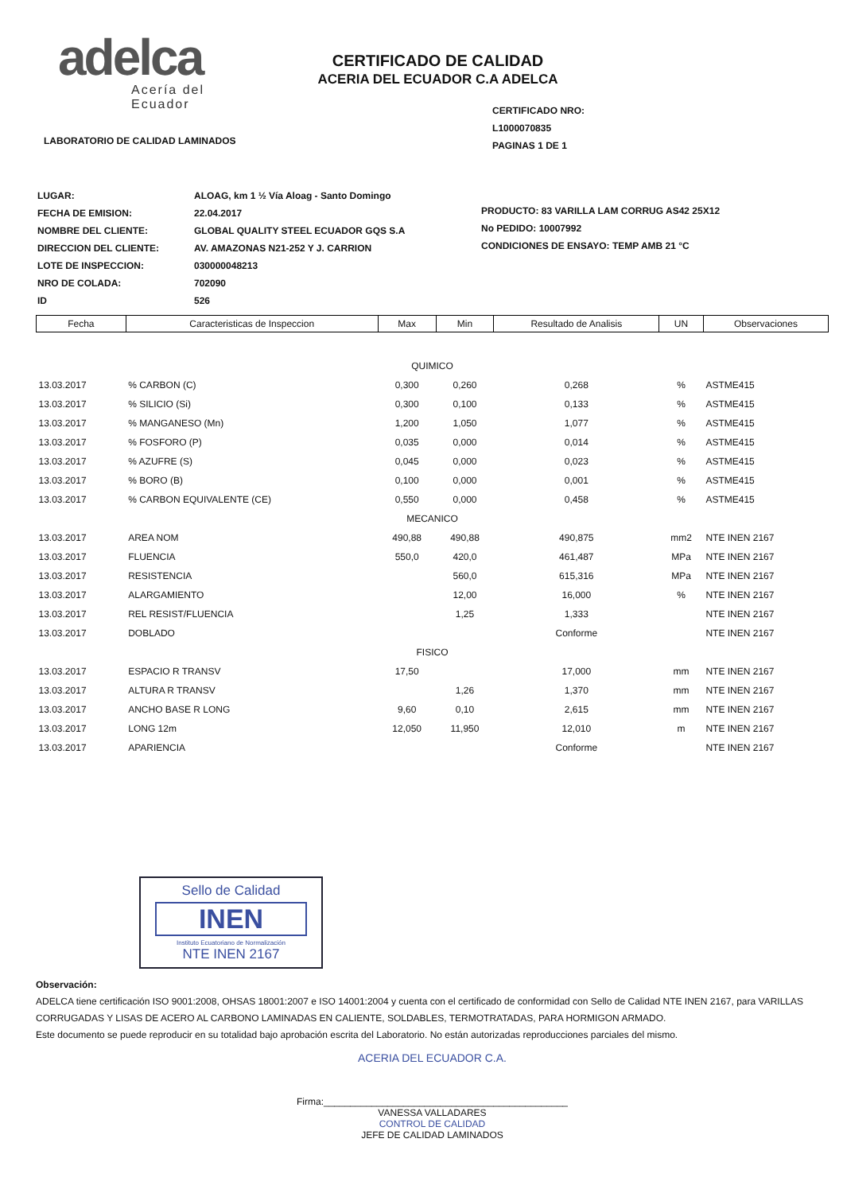adelca
Acería del Ecuador
LABORATORIO DE CALIDAD LAMINADOS
CERTIFICADO DE CALIDAD
ACERIA DEL ECUADOR C.A ADELCA
CERTIFICADO NRO: L1000070835
PAGINAS 1 DE 1
| LUGAR: | ALOAG, km 1 ½ Vía Aloag - Santo Domingo |
| FECHA DE EMISION: | 22.04.2017 |
| NOMBRE DEL CLIENTE: | GLOBAL QUALITY STEEL ECUADOR GQS S.A |
| DIRECCION DEL CLIENTE: | AV. AMAZONAS N21-252 Y J. CARRION |
| LOTE DE INSPECCION: | 030000048213 |
| NRO DE COLADA: | 702090 |
| ID | 526 |
PRODUCTO: 83 VARILLA LAM CORRUG AS42 25X12
No PEDIDO: 10007992
CONDICIONES DE ENSAYO: TEMP AMB 21 °C
| Fecha | Caracteristicas de Inspeccion | Max | Min | Resultado de Analisis | UN | Observaciones |
| --- | --- | --- | --- | --- | --- | --- |
| QUIMICO | | | | | | |
| 13.03.2017 | % CARBON (C) | 0,300 | 0,260 | 0,268 | % | ASTME415 |
| 13.03.2017 | % SILICIO (Si) | 0,300 | 0,100 | 0,133 | % | ASTME415 |
| 13.03.2017 | % MANGANESO (Mn) | 1,200 | 1,050 | 1,077 | % | ASTME415 |
| 13.03.2017 | % FOSFORO (P) | 0,035 | 0,000 | 0,014 | % | ASTME415 |
| 13.03.2017 | % AZUFRE (S) | 0,045 | 0,000 | 0,023 | % | ASTME415 |
| 13.03.2017 | % BORO (B) | 0,100 | 0,000 | 0,001 | % | ASTME415 |
| 13.03.2017 | % CARBON EQUIVALENTE (CE) | 0,550 | 0,000 | 0,458 | % | ASTME415 |
| MECANICO | | | | | | |
| 13.03.2017 | AREA NOM | 490,88 | 490,88 | 490,875 | mm2 | NTE INEN 2167 |
| 13.03.2017 | FLUENCIA | 550,0 | 420,0 | 461,487 | MPa | NTE INEN 2167 |
| 13.03.2017 | RESISTENCIA | | 560,0 | 615,316 | MPa | NTE INEN 2167 |
| 13.03.2017 | ALARGAMIENTO | | 12,00 | 16,000 | % | NTE INEN 2167 |
| 13.03.2017 | REL RESIST/FLUENCIA | | 1,25 | 1,333 | | NTE INEN 2167 |
| 13.03.2017 | DOBLADO | | | Conforme | | NTE INEN 2167 |
| FISICO | | | | | | |
| 13.03.2017 | ESPACIO R TRANSV | 17,50 | | 17,000 | mm | NTE INEN 2167 |
| 13.03.2017 | ALTURA R TRANSV | | 1,26 | 1,370 | mm | NTE INEN 2167 |
| 13.03.2017 | ANCHO BASE R LONG | 9,60 | 0,10 | 2,615 | mm | NTE INEN 2167 |
| 13.03.2017 | LONG 12m | 12,050 | 11,950 | 12,010 | m | NTE INEN 2167 |
| 13.03.2017 | APARIENCIA | | | Conforme | | NTE INEN 2167 |
Sello de Calidad
INEN
Instituto Ecuatoriano de Normalización
NTE INEN 2167
Observación:
ADELCA tiene certificación ISO 9001:2008, OHSAS 18001:2007 e ISO 14001:2004 y cuenta con el certificado de conformidad con Sello de Calidad NTE INEN 2167, para VARILLAS CORRUGADAS Y LISAS DE ACERO AL CARBONO LAMINADAS EN CALIENTE, SOLDABLES, TERMOTRATADAS, PARA HORMIGON ARMADO.
Este documento se puede reproducir en su totalidad bajo aprobación escrita del Laboratorio. No están autorizadas reproducciones parciales del mismo.
ACERIA DEL ECUADOR C.A.
Firma:______________________________________________
VANESSA VALLADARES
CONTROL DE CALIDAD
JEFE DE CALIDAD LAMINADOS